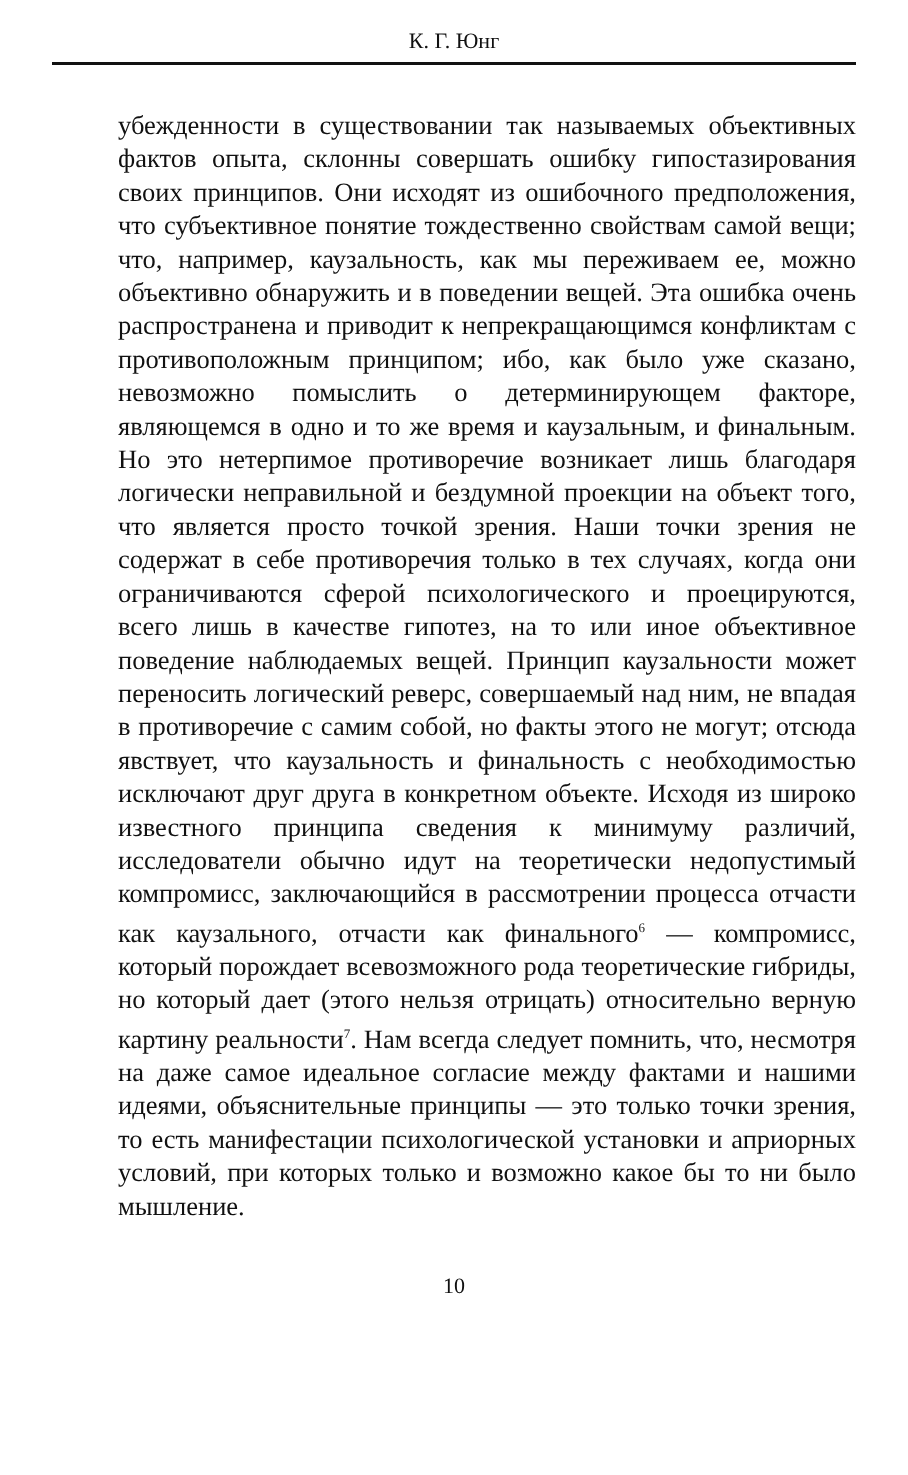К. Г. Юнг
убежденности в существовании так называемых объективных фактов опыта, склонны совершать ошибку гипостазирования своих принципов. Они исходят из ошибочного предположения, что субъективное понятие тождественно свойствам самой вещи; что, например, каузальность, как мы переживаем ее, можно объективно обнаружить и в поведении вещей. Эта ошибка очень распространена и приводит к непрекращающимся конфликтам с противоположным принципом; ибо, как было уже сказано, невозможно помыслить о детерминирующем факторе, являющемся в одно и то же время и каузальным, и финальным. Но это нетерпимое противоречие возникает лишь благодаря логически неправильной и бездумной проекции на объект того, что является просто точкой зрения. Наши точки зрения не содержат в себе противоречия только в тех случаях, когда они ограничиваются сферой психологического и проецируются, всего лишь в качестве гипотез, на то или иное объективное поведение наблюдаемых вещей. Принцип каузальности может переносить логический реверс, совершаемый над ним, не впадая в противоречие с самим собой, но факты этого не могут; отсюда явствует, что каузальность и финальность с необходимостью исключают друг друга в конкретном объекте. Исходя из широко известного принципа сведения к минимуму различий, исследователи обычно идут на теоретически недопустимый компромисс, заключающийся в рассмотрении процесса отчасти как каузального, отчасти как финального<sup>6</sup> — компромисс, который порождает всевозможного рода теоретические гибриды, но который дает (этого нельзя отрицать) относительно верную картину реальности<sup>7</sup>. Нам всегда следует помнить, что, несмотря на даже самое идеальное согласие между фактами и нашими идеями, объяснительные принципы — это только точки зрения, то есть манифестации психологической установки и априорных условий, при которых только и возможно какое бы то ни было мышление.
10